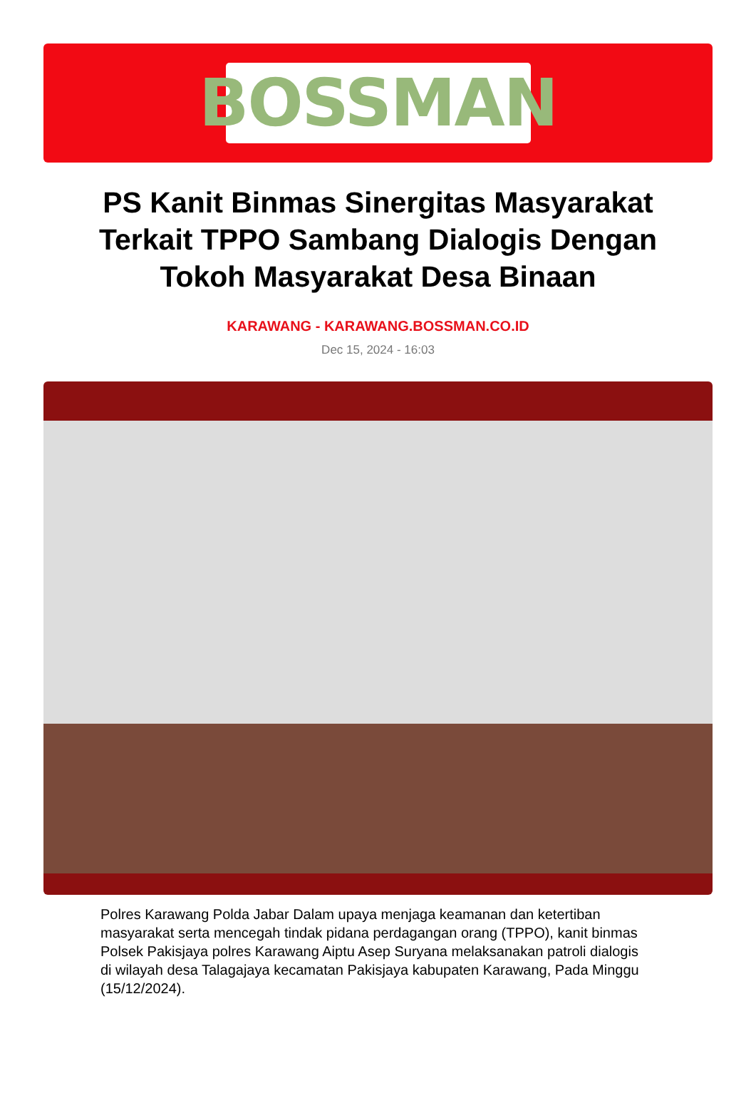BOSSMAN
PS Kanit Binmas Sinergitas Masyarakat Terkait TPPO Sambang Dialogis Dengan Tokoh Masyarakat Desa Binaan
KARAWANG - KARAWANG.BOSSMAN.CO.ID
Dec 15, 2024 - 16:03
Polres Karawang Polda Jabar Dalam upaya menjaga keamanan dan ketertiban masyarakat serta mencegah tindak pidana perdagangan orang (TPPO), kanit binmas Polsek Pakisjaya polres Karawang Aiptu Asep Suryana melaksanakan patroli dialogis di wilayah desa Talagajaya kecamatan Pakisjaya kabupaten Karawang, Pada Minggu (15/12/2024).